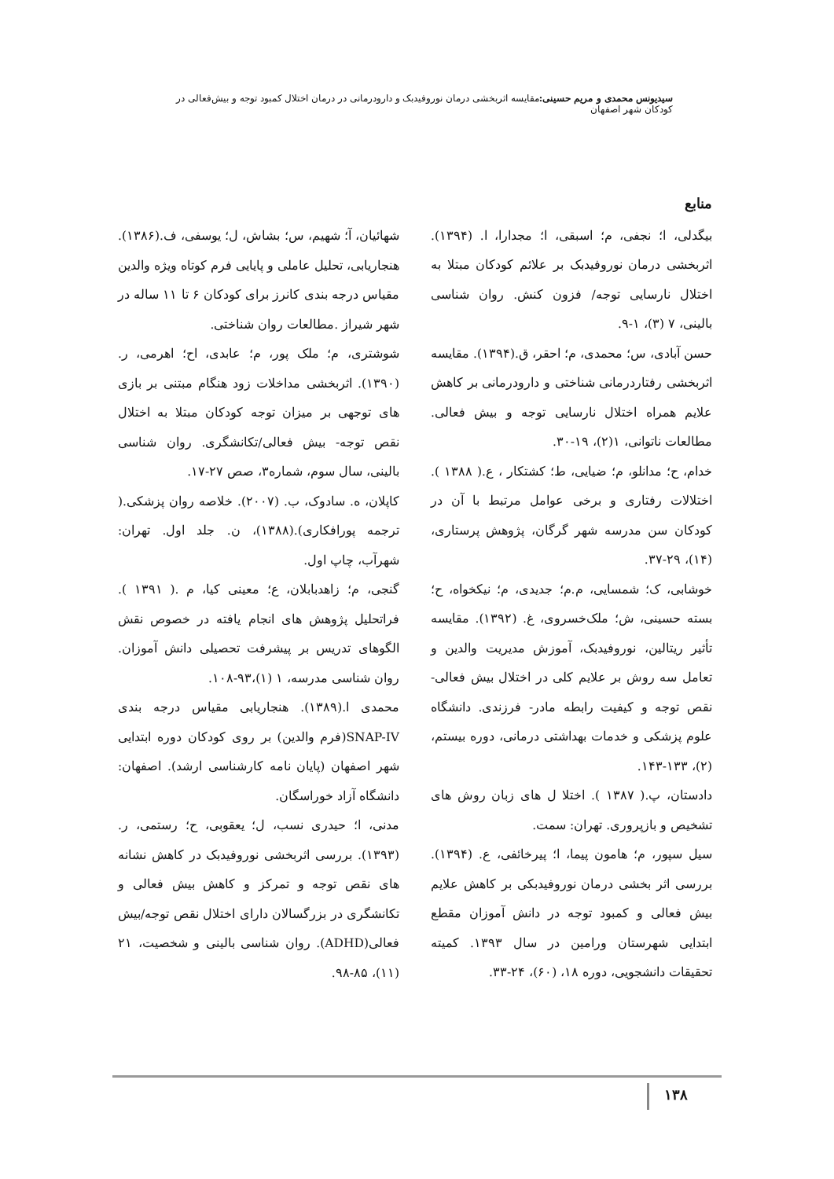سیدیونس محمدی و مریم حسینی: مقایسه اثربخشی درمان نوروفیدبک و دارودرمانی در درمان اختلال کمبود توجه و بیش‌فعالی در کودکان شهر اصفهان
منابع
بیگدلی، ا؛ نجفی، م؛ اسبقی، ا؛ مجدارا، ا. (۱۳۹۴). اثربخشی درمان نوروفیدبک بر علائم کودکان مبتلا به اختلال نارسایی توجه/ فزون کنش. روان شناسی بالینی، ۷ (۳)، ۱-۹.
حسن آبادی، س؛ محمدی، م؛ احقر، ق.(۱۳۹۴). مقایسه اثربخشی رفتاردرمانی شناختی و دارودرمانی بر کاهش علایم همراه اختلال نارسایی توجه و بیش فعالی. مطالعات ناتوانی، ۱(۲)، ۱۹-۳۰.
خدام، ح؛ مدانلو، م؛ ضیایی، ط؛ کشتکار ، ع.( ۱۳۸۸ ). اختلالات رفتاری و برخی عوامل مرتبط با آن در کودکان سن مدرسه شهر گرگان، پژوهش پرستاری، (۱۴)، ۲۹-۳۷.
خوشابی، ک؛ شمسایی، م.م؛ جدیدی، م؛ نیکخواه، ح؛ بسته حسینی، ش؛ ملک‌خسروی، غ. (۱۳۹۲). مقایسه تأثیر ریتالین، نوروفیدبک، آموزش مدیریت والدین و تعامل سه روش بر علایم کلی در اختلال بیش فعالی- نقص توجه و کیفیت رابطه مادر- فرزندی. دانشگاه علوم پزشکی و خدمات بهداشتی درمانی، دوره بیستم، (۲)، ۱۳۳-۱۴۳.
دادستان، پ.( ۱۳۸۷ ). اختلا ل های زبان روش های تشخیص و بازپروری. تهران: سمت.
سیل سپور، م؛ هامون پیما، ا؛ پیرخائفی، ع. (۱۳۹۴). بررسی اثر بخشی درمان نوروفیدبکی بر کاهش علایم بیش فعالی و کمبود توجه در دانش آموزان مقطع ابتدایی شهرستان ورامین در سال ۱۳۹۳. کمیته تحقیقات دانشجویی، دوره ۱۸، (۶۰)، ۲۴-۳۳.
شهائیان، آ؛ شهیم، س؛ بشاش، ل؛ یوسفی، ف.(۱۳۸۶). هنجاریابی، تحلیل عاملی و پایایی فرم کوتاه ویژه والدین مقیاس درجه بندی کانرز برای کودکان ۶ تا ۱۱ ساله در شهر شیراز .مطالعات روان شناختی.
شوشتری، م؛ ملک پور، م؛ عابدی، اح؛ اهرمی، ر. (۱۳۹۰). اثربخشی مداخلات زود هنگام مبتنی بر بازی های توجهی بر میزان توجه کودکان مبتلا به اختلال نقص توجه- بیش فعالی/تکانشگری. روان شناسی بالینی، سال سوم، شماره۳، صص ۲۷-۱۷.
کاپلان، ه. سادوک، ب. (۲۰۰۷). خلاصه روان پزشکی.( ترجمه پورافکاری).(۱۳۸۸)، ن. جلد اول. تهران: شهرآب، چاپ اول.
گنجی، م؛ زاهدبابلان، ع؛ معینی کیا، م .( ۱۳۹۱ ). فراتحلیل پژوهش های انجام یافته در خصوص نقش الگوهای تدریس بر پیشرفت تحصیلی دانش آموزان. روان شناسی مدرسه، ۱ (۱)،۹۳-۱۰۸.
محمدی ا.(۱۳۸۹). هنجاریابی مقیاس درجه بندی SNAP-IV(فرم والدین) بر روی کودکان دوره ابتدایی شهر اصفهان (پایان نامه کارشناسی ارشد). اصفهان: دانشگاه آزاد خوراسگان.
مدنی، ا؛ حیدری نسب، ل؛ یعقوبی، ح؛ رستمی، ر.(۱۳۹۳). بررسی اثربخشی نوروفیدبک در کاهش نشانه های نقص توجه و تمرکز و کاهش بیش فعالی و تکانشگری در بزرگسالان دارای اختلال نقص توجه/بیش فعالی(ADHD). روان شناسی بالینی و شخصیت، ۲۱ (۱۱)، ۸۵-۹۸.
۱۳۸